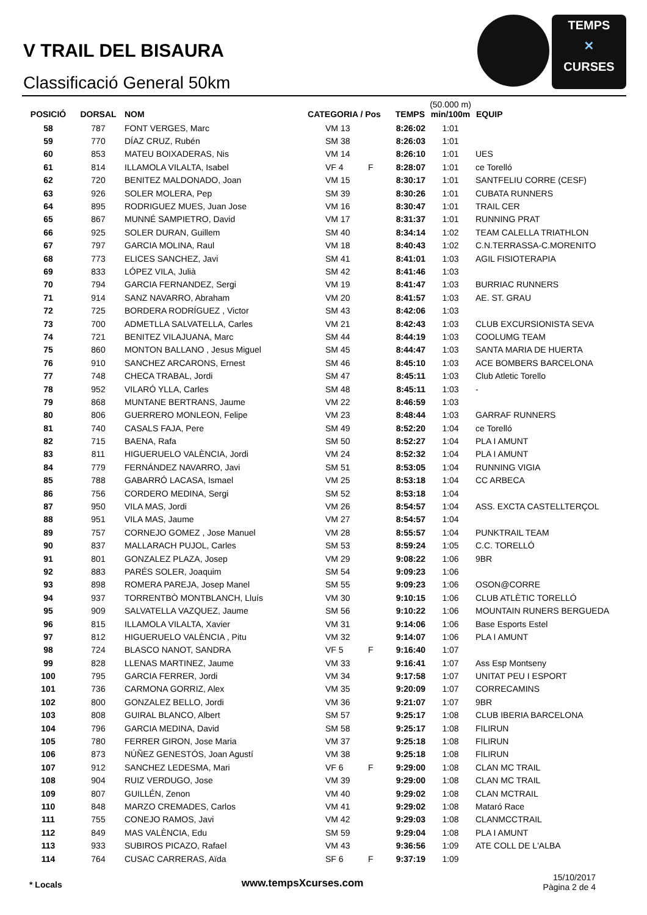V TRAIL DEL BISAURA
Classificació General 50km
TEMPS
✕
CURSES
| POSICIÓ | DORSAL | NOM | CATEGORIA / Pos | | TEMPS | (50.000 m) min/100m | EQUIP |
| --- | --- | --- | --- | --- | --- | --- | --- |
| 58 | 787 | FONT VERGES, Marc | VM 13 | | 8:26:02 | 1:01 | |
| 59 | 770 | DÍAZ CRUZ, Rubén | SM 38 | | 8:26:03 | 1:01 | |
| 60 | 853 | MATEU BOIXADERAS, Nis | VM 14 | | 8:26:10 | 1:01 | UES |
| 61 | 814 | ILLAMOLA VILALTA, Isabel | VF 4 | F | 8:28:07 | 1:01 | ce Torelló |
| 62 | 720 | BENITEZ MALDONADO, Joan | VM 15 | | 8:30:17 | 1:01 | SANTFELIU CORRE (CESF) |
| 63 | 926 | SOLER MOLERA, Pep | SM 39 | | 8:30:26 | 1:01 | CUBATA RUNNERS |
| 64 | 895 | RODRIGUEZ MUES, Juan Jose | VM 16 | | 8:30:47 | 1:01 | TRAIL CER |
| 65 | 867 | MUNNÉ SAMPIETRO, David | VM 17 | | 8:31:37 | 1:01 | RUNNING PRAT |
| 66 | 925 | SOLER DURAN, Guillem | SM 40 | | 8:34:14 | 1:02 | TEAM CALELLA TRIATHLON |
| 67 | 797 | GARCIA MOLINA, Raul | VM 18 | | 8:40:43 | 1:02 | C.N.TERRASSA-C.MORENITO |
| 68 | 773 | ELICES SANCHEZ, Javi | SM 41 | | 8:41:01 | 1:03 | AGIL FISIOTERAPIA |
| 69 | 833 | LÓPEZ VILA, Julià | SM 42 | | 8:41:46 | 1:03 | |
| 70 | 794 | GARCIA FERNANDEZ, Sergi | VM 19 | | 8:41:47 | 1:03 | BURRIAC RUNNERS |
| 71 | 914 | SANZ NAVARRO, Abraham | VM 20 | | 8:41:57 | 1:03 | AE. ST. GRAU |
| 72 | 725 | BORDERA RODRÍGUEZ , Victor | SM 43 | | 8:42:06 | 1:03 | |
| 73 | 700 | ADMETLLA SALVATELLA, Carles | VM 21 | | 8:42:43 | 1:03 | CLUB EXCURSIONISTA SEVA |
| 74 | 721 | BENITEZ VILAJUANA, Marc | SM 44 | | 8:44:19 | 1:03 | COOLUMG TEAM |
| 75 | 860 | MONTON BALLANO , Jesus Miguel | SM 45 | | 8:44:47 | 1:03 | SANTA MARIA DE HUERTA |
| 76 | 910 | SANCHEZ ARCARONS, Ernest | SM 46 | | 8:45:10 | 1:03 | ACE BOMBERS BARCELONA |
| 77 | 748 | CHECA TRABAL, Jordi | SM 47 | | 8:45:11 | 1:03 | Club Atletic Torello |
| 78 | 952 | VILARÓ YLLA, Carles | SM 48 | | 8:45:11 | 1:03 | - |
| 79 | 868 | MUNTANE BERTRANS, Jaume | VM 22 | | 8:46:59 | 1:03 | |
| 80 | 806 | GUERRERO MONLEON, Felipe | VM 23 | | 8:48:44 | 1:03 | GARRAF RUNNERS |
| 81 | 740 | CASALS FAJA, Pere | SM 49 | | 8:52:20 | 1:04 | ce Torelló |
| 82 | 715 | BAENA, Rafa | SM 50 | | 8:52:27 | 1:04 | PLA I AMUNT |
| 83 | 811 | HIGUERUELO VALÈNCIA, Jordi | VM 24 | | 8:52:32 | 1:04 | PLA I AMUNT |
| 84 | 779 | FERNÁNDEZ NAVARRO, Javi | SM 51 | | 8:53:05 | 1:04 | RUNNING VIGIA |
| 85 | 788 | GABARRÓ LACASA, Ismael | VM 25 | | 8:53:18 | 1:04 | CC ARBECA |
| 86 | 756 | CORDERO MEDINA, Sergi | SM 52 | | 8:53:18 | 1:04 | |
| 87 | 950 | VILA MAS, Jordi | VM 26 | | 8:54:57 | 1:04 | ASS. EXCTA CASTELLTERÇOL |
| 88 | 951 | VILA MAS, Jaume | VM 27 | | 8:54:57 | 1:04 | |
| 89 | 757 | CORNEJO GOMEZ , Jose Manuel | VM 28 | | 8:55:57 | 1:04 | PUNKTRAIL TEAM |
| 90 | 837 | MALLARACH PUJOL, Carles | SM 53 | | 8:59:24 | 1:05 | C.C. TORELLÓ |
| 91 | 801 | GONZALEZ PLAZA, Josep | VM 29 | | 9:08:22 | 1:06 | 9BR |
| 92 | 883 | PARÉS SOLER, Joaquim | SM 54 | | 9:09:23 | 1:06 | |
| 93 | 898 | ROMERA PAREJA, Josep Manel | SM 55 | | 9:09:23 | 1:06 | OSON@CORRE |
| 94 | 937 | TORRENTBÒ MONTBLANCH, Lluís | VM 30 | | 9:10:15 | 1:06 | CLUB ATLÈTIC TORELLÓ |
| 95 | 909 | SALVATELLA VAZQUEZ, Jaume | SM 56 | | 9:10:22 | 1:06 | MOUNTAIN RUNERS BERGUEDA |
| 96 | 815 | ILLAMOLA VILALTA, Xavier | VM 31 | | 9:14:06 | 1:06 | Base Esports Estel |
| 97 | 812 | HIGUERUELO VALÈNCIA , Pitu | VM 32 | | 9:14:07 | 1:06 | PLA I AMUNT |
| 98 | 724 | BLASCO NANOT, SANDRA | VF 5 | F | 9:16:40 | 1:07 | |
| 99 | 828 | LLENAS MARTINEZ, Jaume | VM 33 | | 9:16:41 | 1:07 | Ass Esp Montseny |
| 100 | 795 | GARCIA FERRER, Jordi | VM 34 | | 9:17:58 | 1:07 | UNITAT PEU I ESPORT |
| 101 | 736 | CARMONA GORRIZ, Alex | VM 35 | | 9:20:09 | 1:07 | CORRECAMINS |
| 102 | 800 | GONZALEZ BELLO, Jordi | VM 36 | | 9:21:07 | 1:07 | 9BR |
| 103 | 808 | GUIRAL BLANCO, Albert | SM 57 | | 9:25:17 | 1:08 | CLUB IBERIA BARCELONA |
| 104 | 796 | GARCIA MEDINA, David | SM 58 | | 9:25:17 | 1:08 | FILIRUN |
| 105 | 780 | FERRER GIRON, Jose Maria | VM 37 | | 9:25:18 | 1:08 | FILIRUN |
| 106 | 873 | NÚÑEZ GENESTÓS, Joan Agustí | VM 38 | | 9:25:18 | 1:08 | FILIRUN |
| 107 | 912 | SANCHEZ LEDESMA, Mari | VF 6 | F | 9:29:00 | 1:08 | CLAN MC TRAIL |
| 108 | 904 | RUIZ VERDUGO, Jose | VM 39 | | 9:29:00 | 1:08 | CLAN MC TRAIL |
| 109 | 807 | GUILLÉN, Zenon | VM 40 | | 9:29:02 | 1:08 | CLAN MCTRAIL |
| 110 | 848 | MARZO CREMADES, Carlos | VM 41 | | 9:29:02 | 1:08 | Mataró Race |
| 111 | 755 | CONEJO RAMOS, Javi | VM 42 | | 9:29:03 | 1:08 | CLANMCCTRAIL |
| 112 | 849 | MAS VALÈNCIA, Edu | SM 59 | | 9:29:04 | 1:08 | PLA I AMUNT |
| 113 | 933 | SUBIROS PICAZO, Rafael | VM 43 | | 9:36:56 | 1:09 | ATE COLL DE L'ALBA |
| 114 | 764 | CUSAC CARRERAS, Aïda | SF 6 | F | 9:37:19 | 1:09 | |
* Locals
www.tempsXcurses.com
15/10/2017
Pàgina 2 de 4